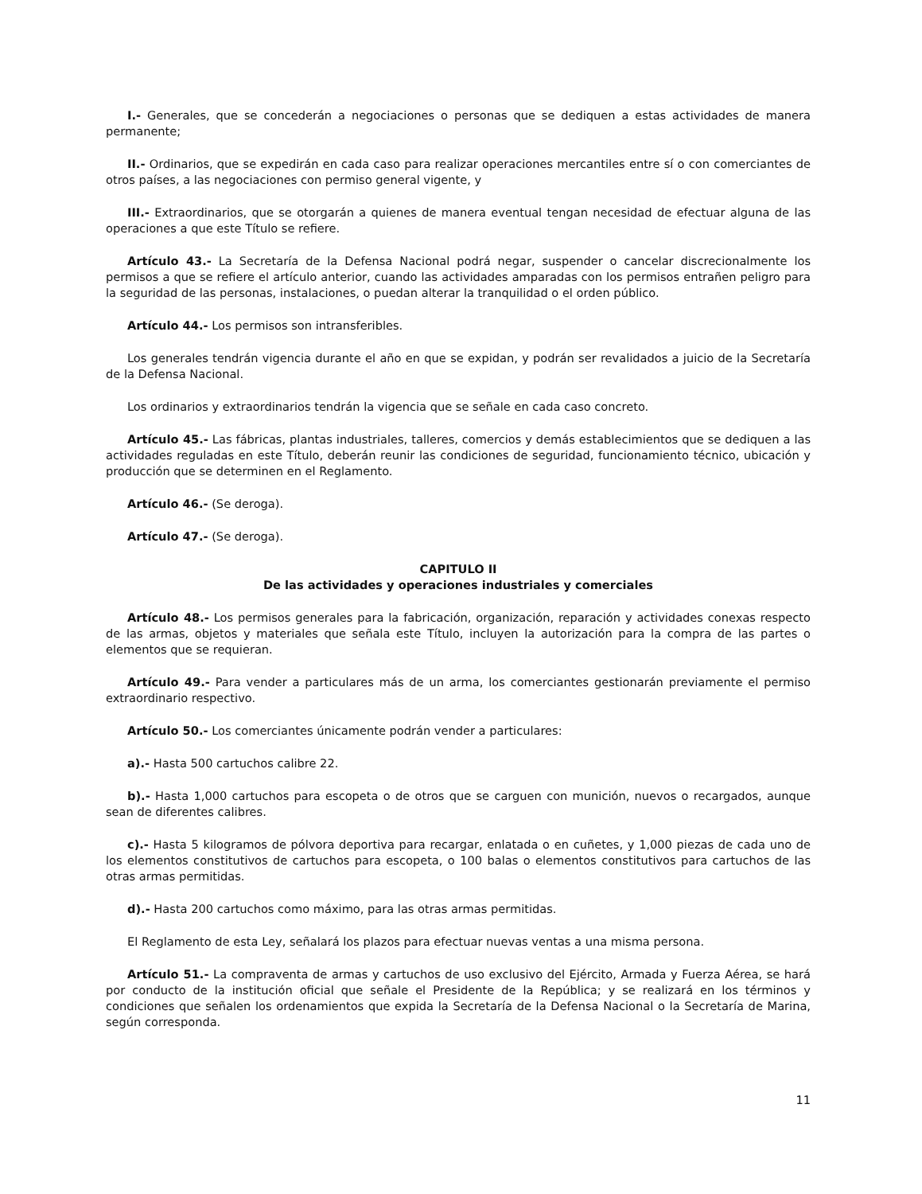I.- Generales, que se concederán a negociaciones o personas que se dediquen a estas actividades de manera permanente;
II.- Ordinarios, que se expedirán en cada caso para realizar operaciones mercantiles entre sí o con comerciantes de otros países, a las negociaciones con permiso general vigente, y
III.- Extraordinarios, que se otorgarán a quienes de manera eventual tengan necesidad de efectuar alguna de las operaciones a que este Título se refiere.
Artículo 43.- La Secretaría de la Defensa Nacional podrá negar, suspender o cancelar discrecionalmente los permisos a que se refiere el artículo anterior, cuando las actividades amparadas con los permisos entrañen peligro para la seguridad de las personas, instalaciones, o puedan alterar la tranquilidad o el orden público.
Artículo 44.- Los permisos son intransferibles.
Los generales tendrán vigencia durante el año en que se expidan, y podrán ser revalidados a juicio de la Secretaría de la Defensa Nacional.
Los ordinarios y extraordinarios tendrán la vigencia que se señale en cada caso concreto.
Artículo 45.- Las fábricas, plantas industriales, talleres, comercios y demás establecimientos que se dediquen a las actividades reguladas en este Título, deberán reunir las condiciones de seguridad, funcionamiento técnico, ubicación y producción que se determinen en el Reglamento.
Artículo 46.- (Se deroga).
Artículo 47.- (Se deroga).
CAPITULO II
De las actividades y operaciones industriales y comerciales
Artículo 48.- Los permisos generales para la fabricación, organización, reparación y actividades conexas respecto de las armas, objetos y materiales que señala este Título, incluyen la autorización para la compra de las partes o elementos que se requieran.
Artículo 49.- Para vender a particulares más de un arma, los comerciantes gestionarán previamente el permiso extraordinario respectivo.
Artículo 50.- Los comerciantes únicamente podrán vender a particulares:
a).- Hasta 500 cartuchos calibre 22.
b).- Hasta 1,000 cartuchos para escopeta o de otros que se carguen con munición, nuevos o recargados, aunque sean de diferentes calibres.
c).- Hasta 5 kilogramos de pólvora deportiva para recargar, enlatada o en cuñetes, y 1,000 piezas de cada uno de los elementos constitutivos de cartuchos para escopeta, o 100 balas o elementos constitutivos para cartuchos de las otras armas permitidas.
d).- Hasta 200 cartuchos como máximo, para las otras armas permitidas.
El Reglamento de esta Ley, señalará los plazos para efectuar nuevas ventas a una misma persona.
Artículo 51.- La compraventa de armas y cartuchos de uso exclusivo del Ejército, Armada y Fuerza Aérea, se hará por conducto de la institución oficial que señale el Presidente de la República; y se realizará en los términos y condiciones que señalen los ordenamientos que expida la Secretaría de la Defensa Nacional o la Secretaría de Marina, según corresponda.
11